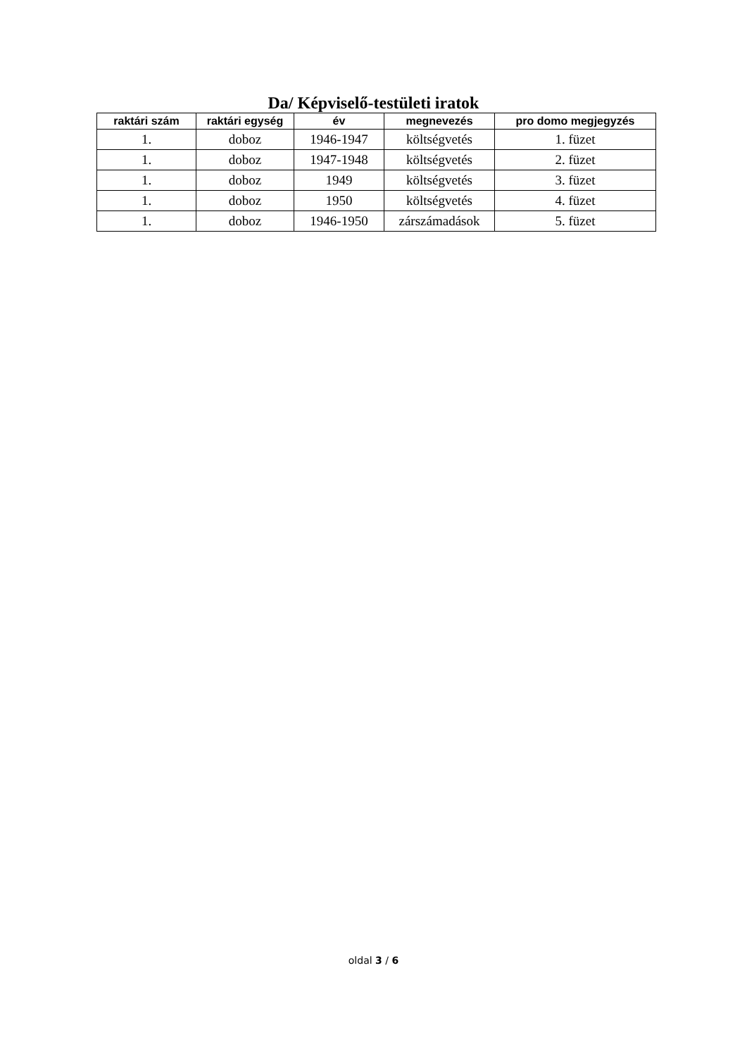Da/ Képviselő-testületi iratok
| raktári szám | raktári egység | év | megnevezés | pro domo megjegyzés |
| --- | --- | --- | --- | --- |
| 1. | doboz | 1946-1947 | költségvetés | 1. füzet |
| 1. | doboz | 1947-1948 | költségvetés | 2. füzet |
| 1. | doboz | 1949 | költségvetés | 3. füzet |
| 1. | doboz | 1950 | költségvetés | 4. füzet |
| 1. | doboz | 1946-1950 | zárszámadások | 5. füzet |
oldal 3 / 6